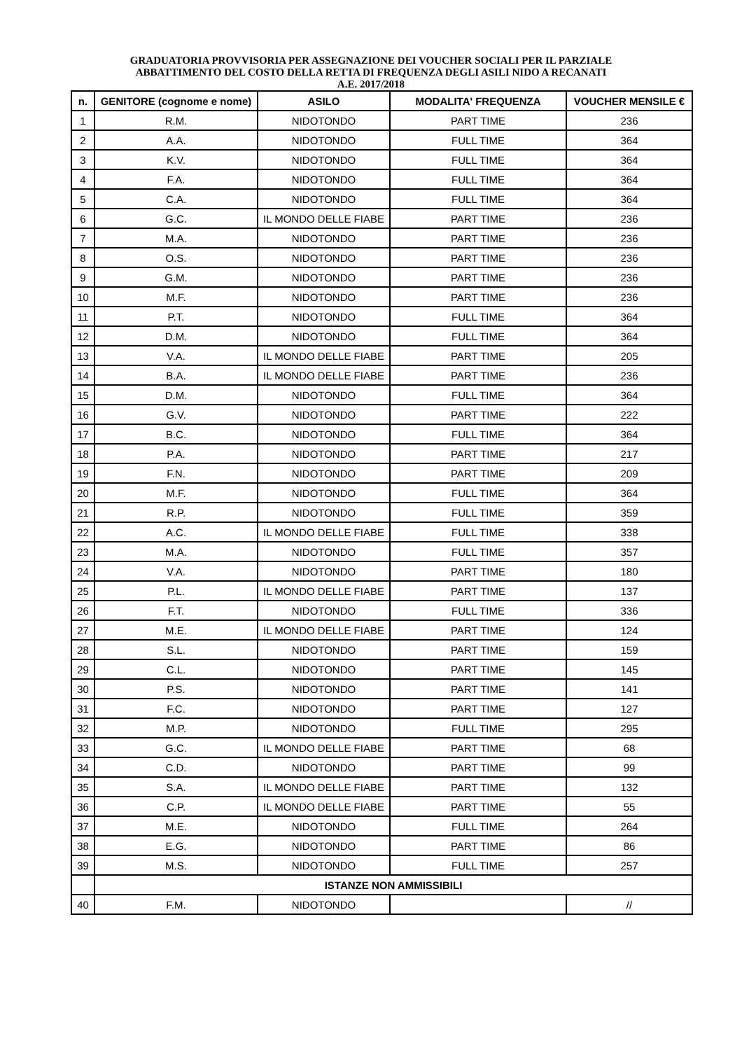GRADUATORIA PROVVISORIA PER ASSEGNAZIONE DEI VOUCHER SOCIALI PER IL PARZIALE
ABBATTIMENTO DEL COSTO DELLA RETTA DI FREQUENZA DEGLI ASILI NIDO A RECANATI
A.E. 2017/2018
| n. | GENITORE (cognome e nome) | ASILO | MODALITA' FREQUENZA | VOUCHER MENSILE € |
| --- | --- | --- | --- | --- |
| 1 | R.M. | NIDOTONDO | PART TIME | 236 |
| 2 | A.A. | NIDOTONDO | FULL TIME | 364 |
| 3 | K.V. | NIDOTONDO | FULL TIME | 364 |
| 4 | F.A. | NIDOTONDO | FULL TIME | 364 |
| 5 | C.A. | NIDOTONDO | FULL TIME | 364 |
| 6 | G.C. | IL MONDO DELLE FIABE | PART TIME | 236 |
| 7 | M.A. | NIDOTONDO | PART TIME | 236 |
| 8 | O.S. | NIDOTONDO | PART TIME | 236 |
| 9 | G.M. | NIDOTONDO | PART TIME | 236 |
| 10 | M.F. | NIDOTONDO | PART TIME | 236 |
| 11 | P.T. | NIDOTONDO | FULL TIME | 364 |
| 12 | D.M. | NIDOTONDO | FULL TIME | 364 |
| 13 | V.A. | IL MONDO DELLE FIABE | PART TIME | 205 |
| 14 | B.A. | IL MONDO DELLE FIABE | PART TIME | 236 |
| 15 | D.M. | NIDOTONDO | FULL TIME | 364 |
| 16 | G.V. | NIDOTONDO | PART TIME | 222 |
| 17 | B.C. | NIDOTONDO | FULL TIME | 364 |
| 18 | P.A. | NIDOTONDO | PART TIME | 217 |
| 19 | F.N. | NIDOTONDO | PART TIME | 209 |
| 20 | M.F. | NIDOTONDO | FULL TIME | 364 |
| 21 | R.P. | NIDOTONDO | FULL TIME | 359 |
| 22 | A.C. | IL MONDO DELLE FIABE | FULL TIME | 338 |
| 23 | M.A. | NIDOTONDO | FULL TIME | 357 |
| 24 | V.A. | NIDOTONDO | PART TIME | 180 |
| 25 | P.L. | IL MONDO DELLE FIABE | PART TIME | 137 |
| 26 | F.T. | NIDOTONDO | FULL TIME | 336 |
| 27 | M.E. | IL MONDO DELLE FIABE | PART TIME | 124 |
| 28 | S.L. | NIDOTONDO | PART TIME | 159 |
| 29 | C.L. | NIDOTONDO | PART TIME | 145 |
| 30 | P.S. | NIDOTONDO | PART TIME | 141 |
| 31 | F.C. | NIDOTONDO | PART TIME | 127 |
| 32 | M.P. | NIDOTONDO | FULL TIME | 295 |
| 33 | G.C. | IL MONDO DELLE FIABE | PART TIME | 68 |
| 34 | C.D. | NIDOTONDO | PART TIME | 99 |
| 35 | S.A. | IL MONDO DELLE FIABE | PART TIME | 132 |
| 36 | C.P. | IL MONDO DELLE FIABE | PART TIME | 55 |
| 37 | M.E. | NIDOTONDO | FULL TIME | 264 |
| 38 | E.G. | NIDOTONDO | PART TIME | 86 |
| 39 | M.S. | NIDOTONDO | FULL TIME | 257 |
| | ISTANZE NON AMMISSIBILI | | | |
| 40 | F.M. | NIDOTONDO | | // |